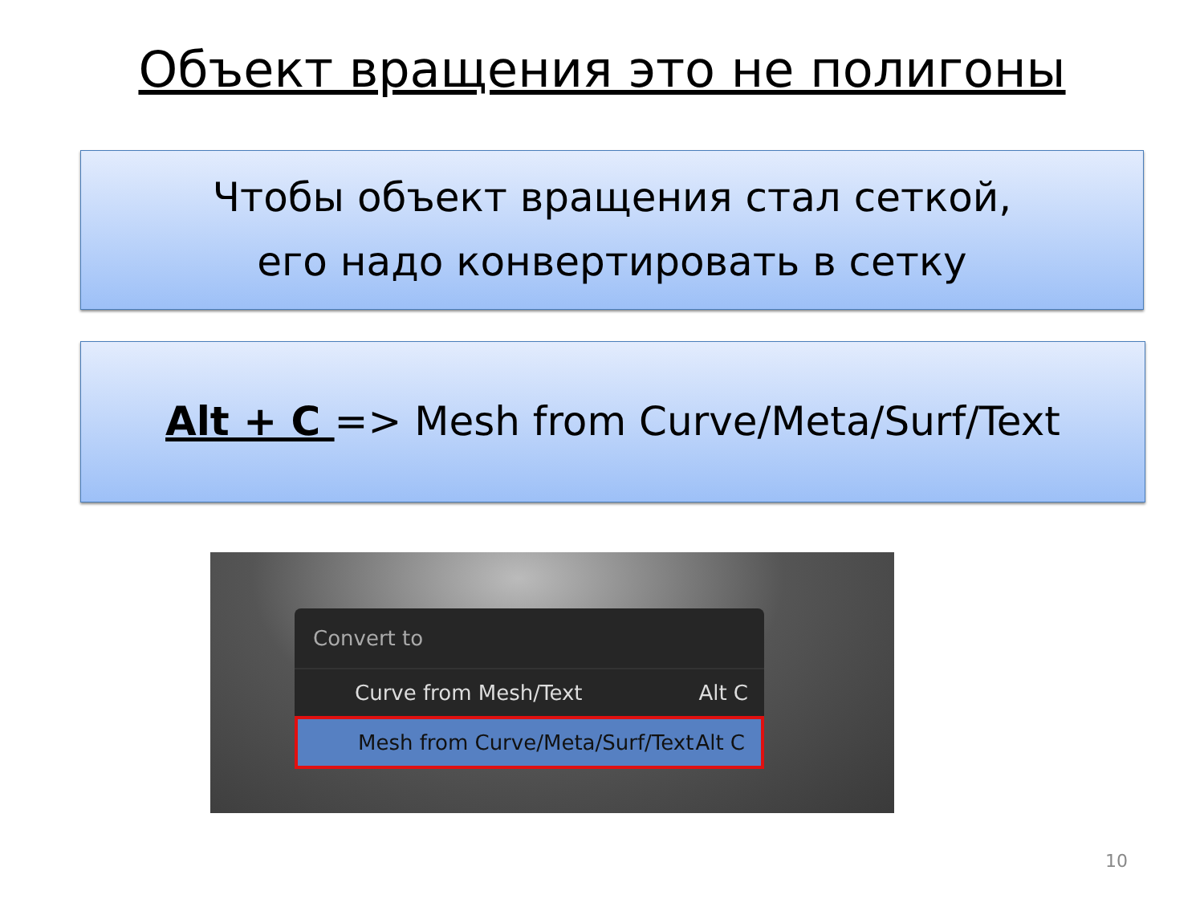Объект вращения это не полигоны
Чтобы объект вращения стал сеткой,
его надо конвертировать в сетку
Alt + C => Mesh from Curve/Meta/Surf/Text
Convert to
Curve from Mesh/Text Alt C
Mesh from Curve/Meta/Surf/Text Alt C
10